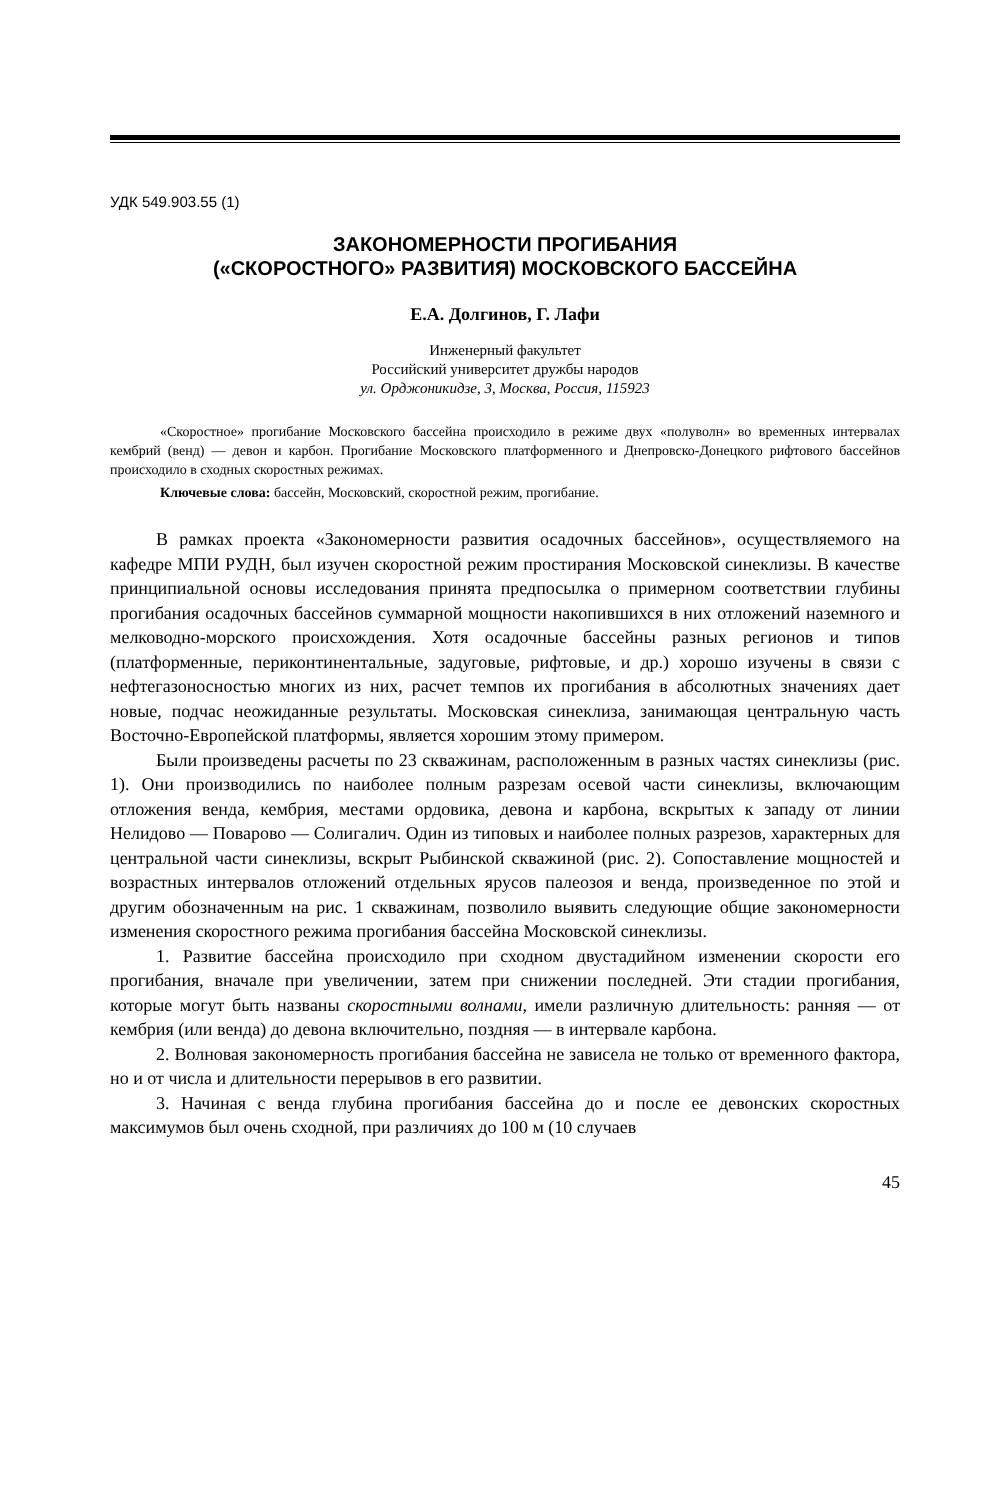УДК 549.903.55 (1)
ЗАКОНОМЕРНОСТИ ПРОГИБАНИЯ
(«СКОРОСТНОГО» РАЗВИТИЯ) МОСКОВСКОГО БАССЕЙНА
Е.А. Долгинов, Г. Лафи
Инженерный факультет
Российский университет дружбы народов
ул. Орджоникидзе, 3, Москва, Россия, 115923
«Скоростное» прогибание Московского бассейна происходило в режиме двух «полуволн» во временных интервалах кембрий (венд) — девон и карбон. Прогибание Московского платформенного и Днепровско-Донецкого рифтового бассейнов происходило в сходных скоростных режимах.
Ключевые слова: бассейн, Московский, скоростной режим, прогибание.
В рамках проекта «Закономерности развития осадочных бассейнов», осуществляемого на кафедре МПИ РУДН, был изучен скоростной режим простирания Московской синеклизы. В качестве принципиальной основы исследования принята предпосылка о примерном соответствии глубины прогибания осадочных бассейнов суммарной мощности накопившихся в них отложений наземного и мелководно-морского происхождения. Хотя осадочные бассейны разных регионов и типов (платформенные, периконтинентальные, задуговые, рифтовые, и др.) хорошо изучены в связи с нефтегазоносностью многих из них, расчет темпов их прогибания в абсолютных значениях дает новые, подчас неожиданные результаты. Московская синеклиза, занимающая центральную часть Восточно-Европейской платформы, является хорошим этому примером.
Были произведены расчеты по 23 скважинам, расположенным в разных частях синеклизы (рис. 1). Они производились по наиболее полным разрезам осевой части синеклизы, включающим отложения венда, кембрия, местами ордовика, девона и карбона, вскрытых к западу от линии Нелидово — Поварово — Солигалич. Один из типовых и наиболее полных разрезов, характерных для центральной части синеклизы, вскрыт Рыбинской скважиной (рис. 2). Сопоставление мощностей и возрастных интервалов отложений отдельных ярусов палеозоя и венда, произведенное по этой и другим обозначенным на рис. 1 скважинам, позволило выявить следующие общие закономерности изменения скоростного режима прогибания бассейна Московской синеклизы.
1. Развитие бассейна происходило при сходном двустадийном изменении скорости его прогибания, вначале при увеличении, затем при снижении последней. Эти стадии прогибания, которые могут быть названы скоростными волнами, имели различную длительность: ранняя — от кембрия (или венда) до девона включительно, поздняя — в интервале карбона.
2. Волновая закономерность прогибания бассейна не зависела не только от временного фактора, но и от числа и длительности перерывов в его развитии.
3. Начиная с венда глубина прогибания бассейна до и после ее девонских скоростных максимумов был очень сходной, при различиях до 100 м (10 случаев
45